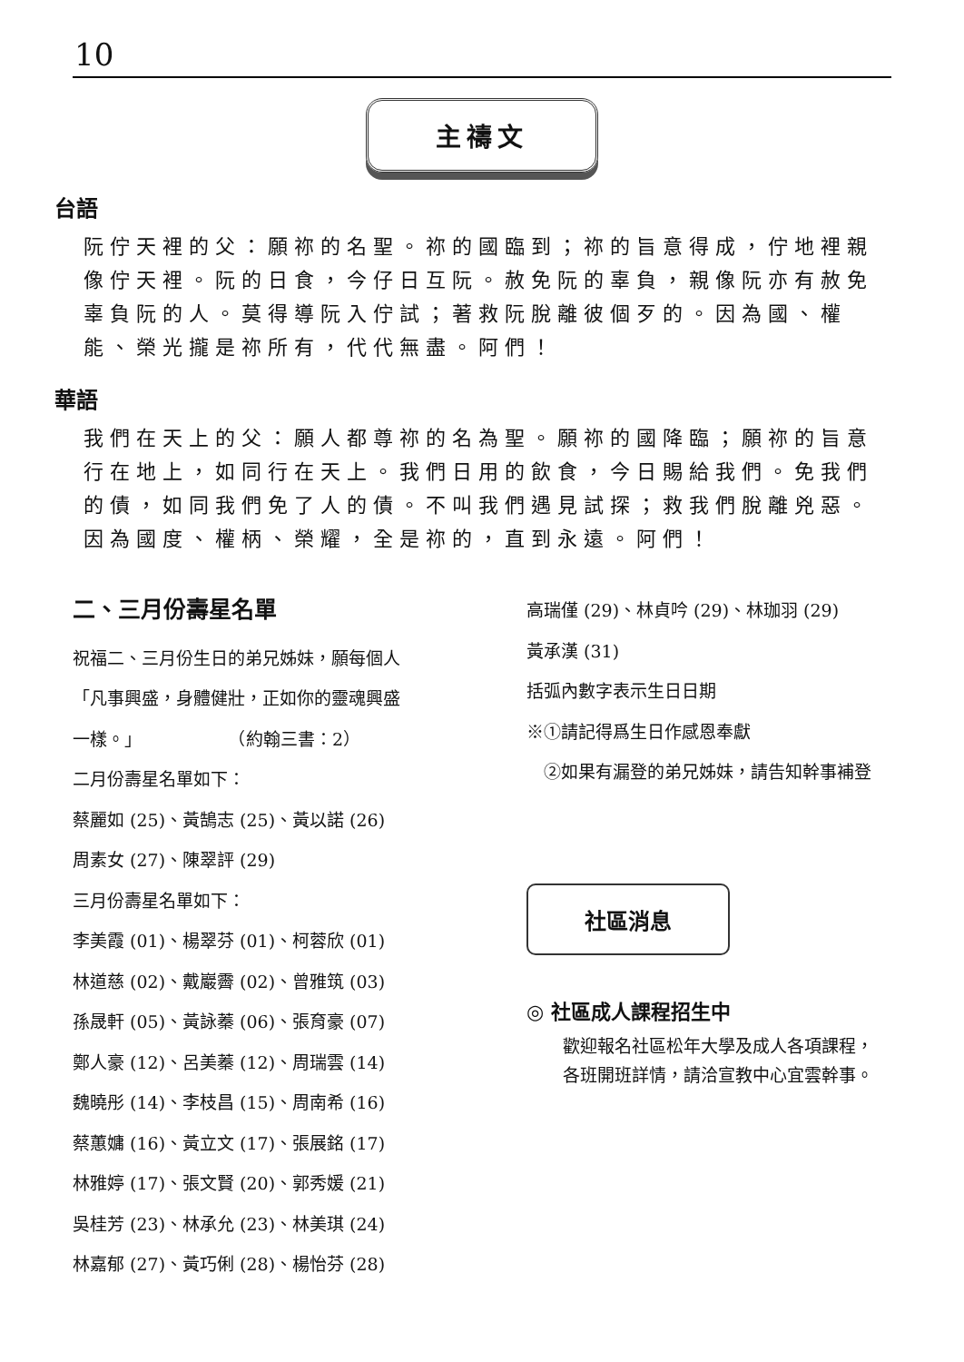10
主禱文
台語
阮佇天裡的父：願祢的名聖。祢的國臨到；祢的旨意得成，佇地裡親像佇天裡。阮的日食，今仔日互阮。赦免阮的辜負，親像阮亦有赦免辜負阮的人。莫得導阮入佇試；著救阮脫離彼個歹的。因為國、權能、榮光攏是祢所有，代代無盡。阿們！
華語
我們在天上的父：願人都尊祢的名為聖。願祢的國降臨；願祢的旨意行在地上，如同行在天上。我們日用的飲食，今日賜給我們。免我們的債，如同我們免了人的債。不叫我們遇見試探；救我們脫離兇惡。因為國度、權柄、榮耀，全是祢的，直到永遠。阿們！
二、三月份壽星名單
祝福二、三月份生日的弟兄姊妹，願每個人
「凡事興盛，身體健壯，正如你的靈魂興盛
一樣。」　　　　　　（約翰三書：2）
二月份壽星名單如下：
蔡麗如 (25)、黃鵠志 (25)、黃以諾 (26)
周素女 (27)、陳翠評 (29)
三月份壽星名單如下：
李美霞 (01)、楊翠芬 (01)、柯蓉欣 (01)
林道慈 (02)、戴巖霽 (02)、曾雅筑 (03)
孫晟軒 (05)、黃詠蓁 (06)、張育豪 (07)
鄭人豪 (12)、呂美蓁 (12)、周瑞雲 (14)
魏曉彤 (14)、李枝昌 (15)、周南希 (16)
蔡蕙嫞 (16)、黃立文 (17)、張展銘 (17)
林雅婷 (17)、張文賢 (20)、郭秀媛 (21)
吳桂芳 (23)、林承允 (23)、林美琪 (24)
林嘉郁 (27)、黃巧俐 (28)、楊怡芬 (28)
高瑞僅 (29)、林貞吟 (29)、林珈羽 (29)
黃承漢 (31)
括弧內數字表示生日日期
※①請記得爲生日作感恩奉獻
　②如果有漏登的弟兄姊妹，請告知幹事補登
社區消息
◎ 社區成人課程招生中
歡迎報名社區松年大學及成人各項課程，
各班開班詳情，請洽宣教中心宜雲幹事。